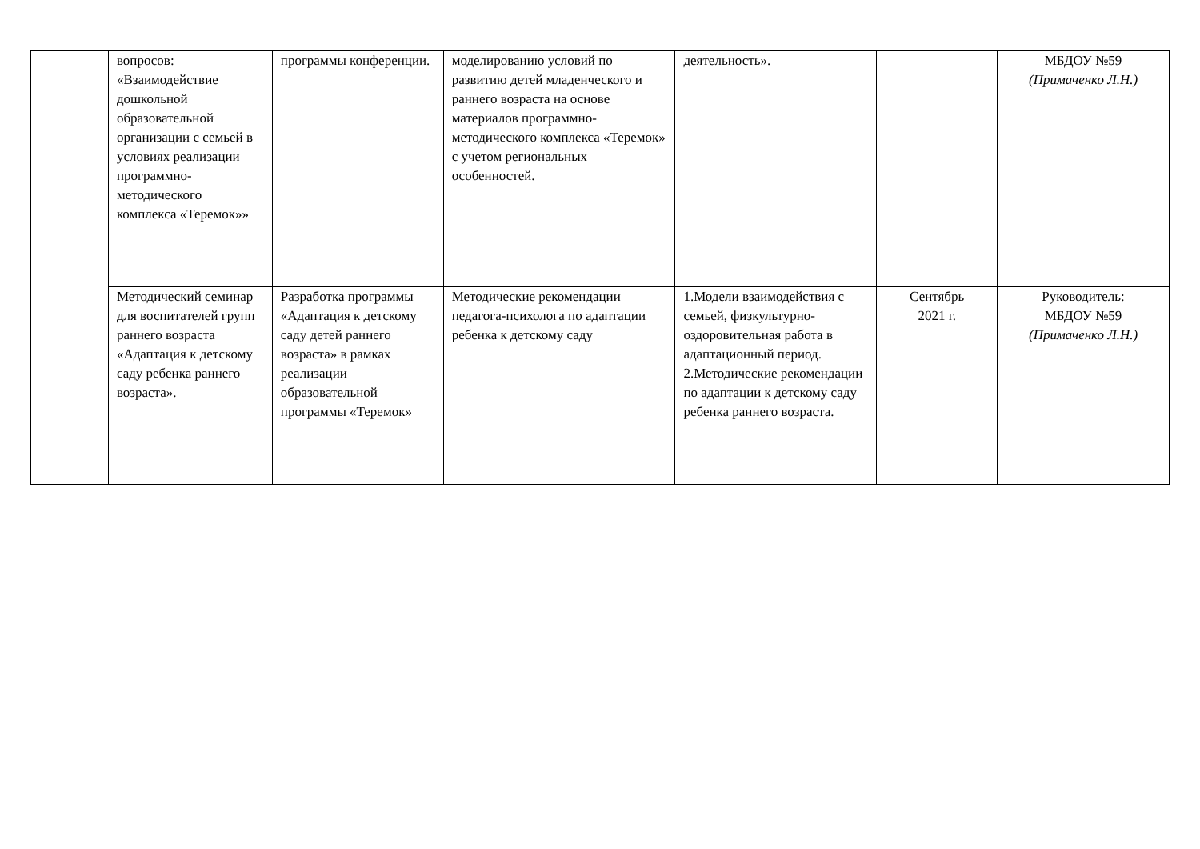| | вопросов: «Взаимодействие дошкольной образовательной организации с семьей в условиях реализации программно-методического комплекса «Теремок»» | программы конференции. | моделированию условий по развитию детей младенческого и раннего возраста на основе материалов программно-методического комплекса «Теремок» с учетом региональных особенностей. | деятельность». | | МБДОУ №59 (Примаченко Л.Н.) |
| | Методический семинар для воспитателей групп раннего возраста «Адаптация к детскому саду ребенка раннего возраста». | Разработка программы «Адаптация к детскому саду детей раннего возраста» в рамках реализации образовательной программы «Теремок» | Методические рекомендации педагога-психолога по адаптации ребенка к детскому саду | 1.Модели взаимодействия с семьей, физкультурно-оздоровительная работа в адаптационный период. 2.Методические рекомендации по адаптации к детскому саду ребенка раннего возраста. | Сентябрь 2021 г. | Руководитель: МБДОУ №59 (Примаченко Л.Н.) |